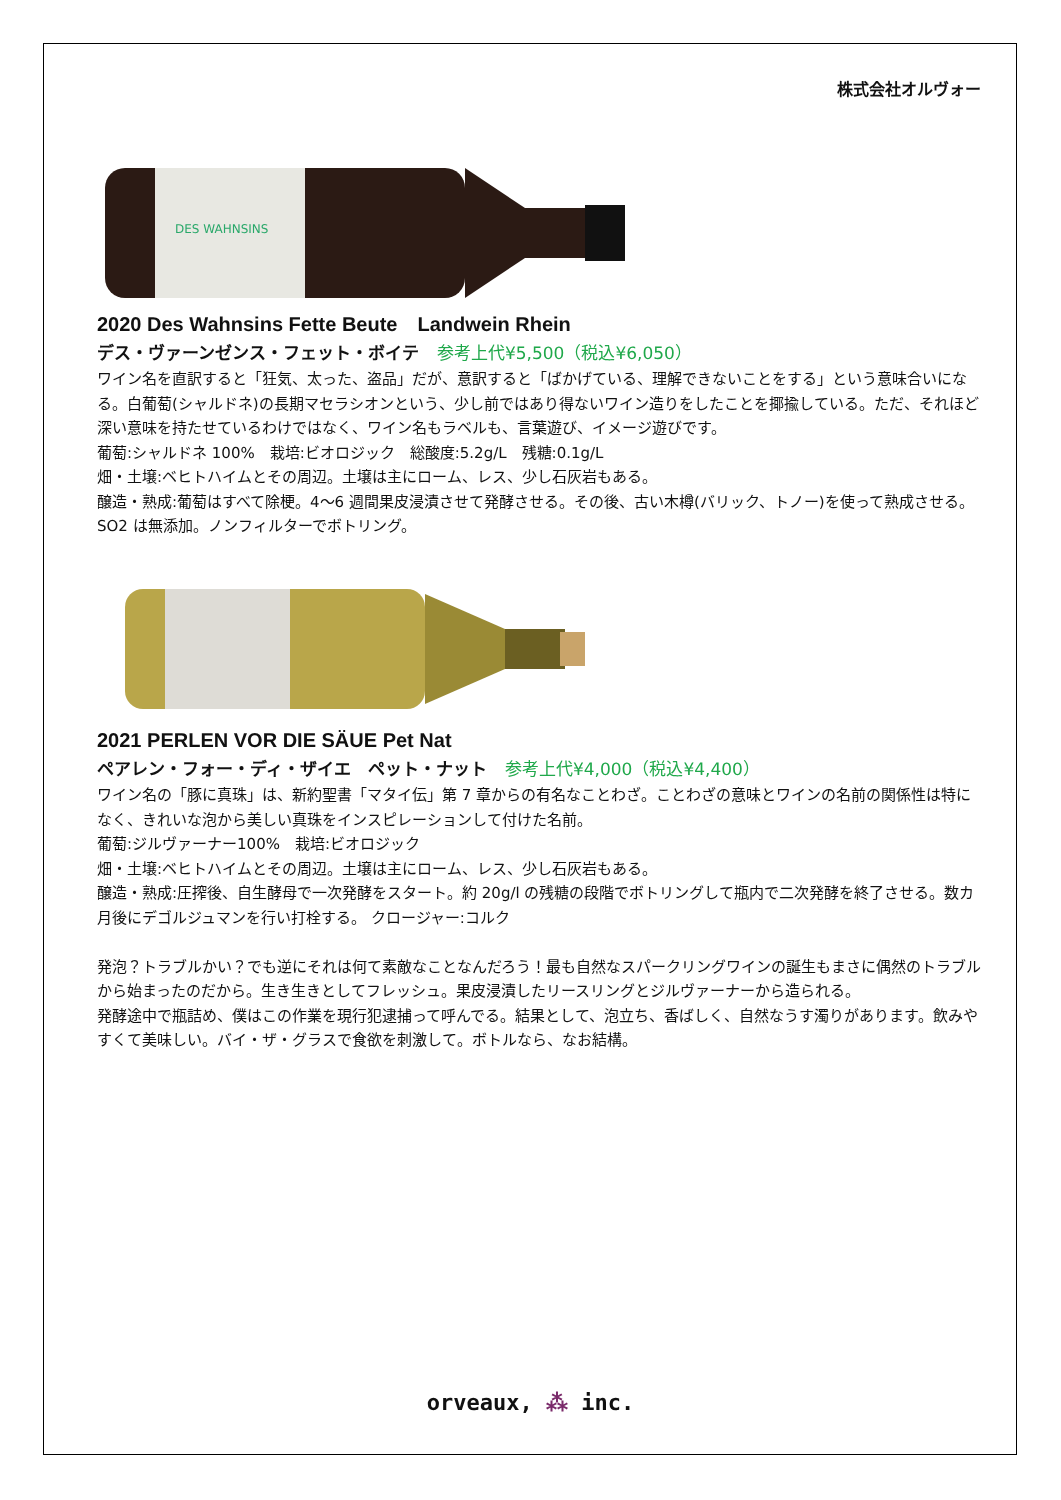株式会社オルヴォー
DES WAHNSINS
2020 Des Wahnsins Fette Beute　Landwein Rhein
デス・ヴァーンゼンス・フェット・ボイテ 参考上代¥5,500（税込¥6,050）
ワイン名を直訳すると「狂気、太った、盗品」だが、意訳すると「ばかげている、理解できないことをする」という意味合いになる。白葡萄(シャルドネ)の長期マセラシオンという、少し前ではあり得ないワイン造りをしたことを揶揄している。ただ、それほど深い意味を持たせているわけではなく、ワイン名もラベルも、言葉遊び、イメージ遊びです。
葡萄:シャルドネ 100%　栽培:ビオロジック　総酸度:5.2g/L　残糖:0.1g/L
畑・土壌:ベヒトハイムとその周辺。土壌は主にローム、レス、少し石灰岩もある。
醸造・熟成:葡萄はすべて除梗。4～6 週間果皮浸漬させて発酵させる。その後、古い木樽(バリック、トノー)を使って熟成させる。SO2 は無添加。ノンフィルターでボトリング。
2021 PERLEN VOR DIE SÄUE Pet Nat
ペアレン・フォー・ディ・ザイエ　ペット・ナット 参考上代¥4,000（税込¥4,400）
ワイン名の「豚に真珠」は、新約聖書「マタイ伝」第 7 章からの有名なことわざ。ことわざの意味とワインの名前の関係性は特になく、きれいな泡から美しい真珠をインスピレーションして付けた名前。
葡萄:ジルヴァーナー100%　栽培:ビオロジック
畑・土壌:ベヒトハイムとその周辺。土壌は主にローム、レス、少し石灰岩もある。
醸造・熟成:圧搾後、自生酵母で一次発酵をスタート。約 20g/l の残糖の段階でボトリングして瓶内で二次発酵を終了させる。数カ月後にデゴルジュマンを行い打栓する。 クロージャー:コルク
発泡？トラブルかい？でも逆にそれは何て素敵なことなんだろう！最も自然なスパークリングワインの誕生もまさに偶然のトラブルから始まったのだから。生き生きとしてフレッシュ。果皮浸漬したリースリングとジルヴァーナーから造られる。
発酵途中で瓶詰め、僕はこの作業を現行犯逮捕って呼んでる。結果として、泡立ち、香ばしく、自然なうす濁りがあります。飲みやすくて美味しい。バイ・ザ・グラスで食欲を刺激して。ボトルなら、なお結構。
orveaux, ⁂ inc.